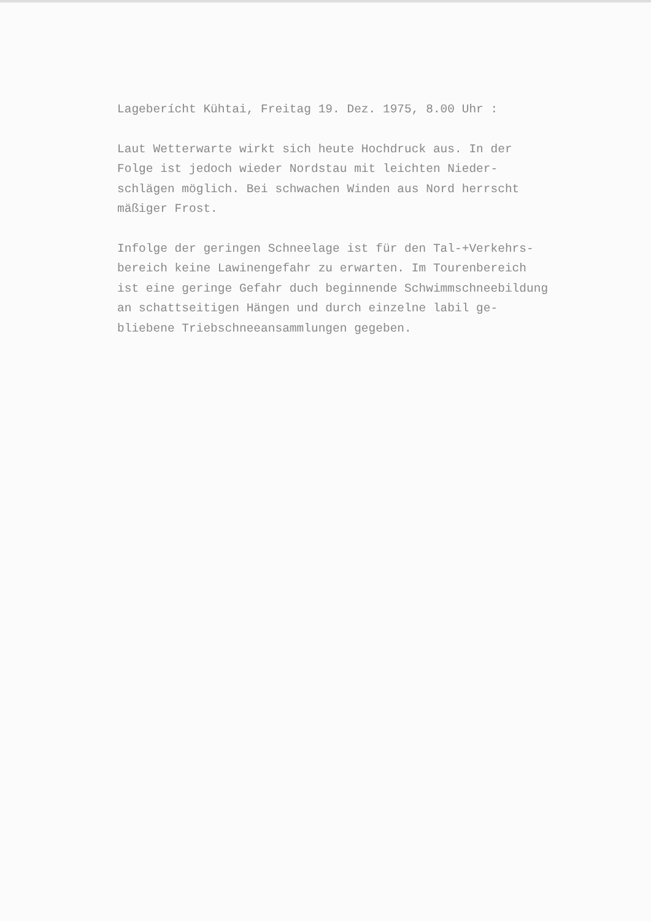Lageberícht Kühtai, Freitag 19. Dez. 1975, 8.00 Uhr :
Laut Wetterwarte wirkt sich heute Hochdruck aus. In der
Folge ist jedoch wieder Nordstau mit leichten Nieder-
schlägen möglich. Bei schwachen Winden aus Nord herrscht
mäßiger Frost.
Infolge der geringen Schneelage ist für den Tal-+Verkehrs-
bereich keine Lawinengefahr zu erwarten. Im Tourenbereich
ist eine geringe Gefahr duch beginnende Schwimmschneebildung
an schattseitigen Hängen und durch einzelne labil ge-
bliebene Triebschneeansammlungen gegeben.